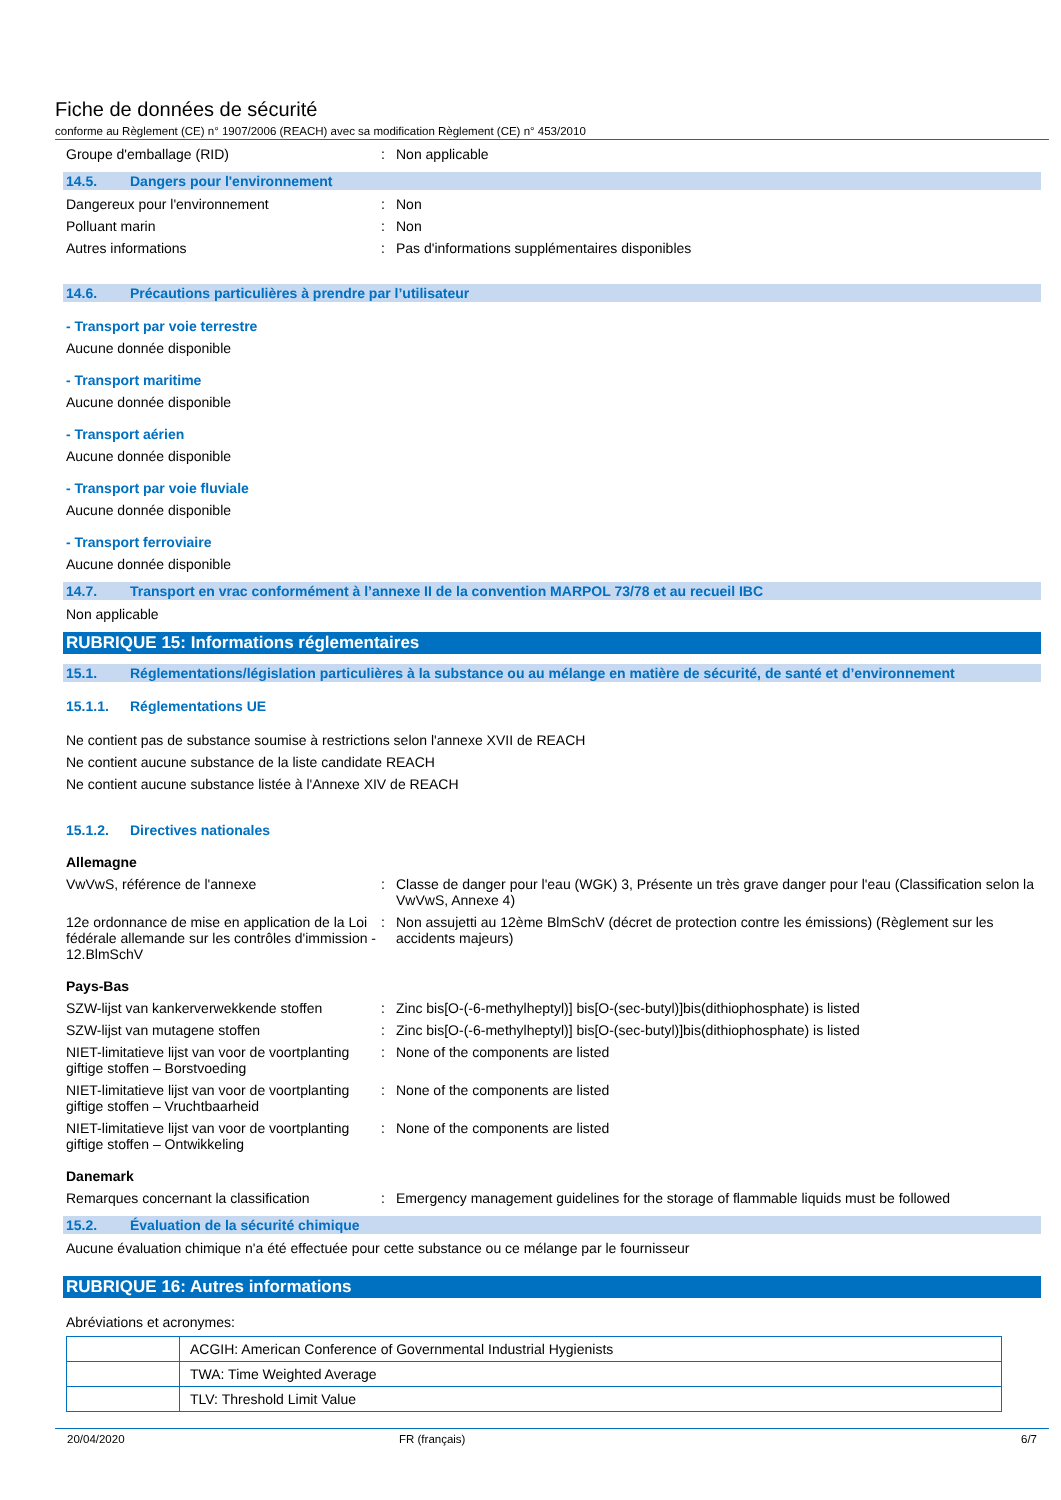Fiche de données de sécurité
conforme au Règlement (CE) n° 1907/2006 (REACH) avec sa modification Règlement (CE) n° 453/2010
Groupe d'emballage (RID) : Non applicable
14.5. Dangers pour l'environnement
Dangereux pour l'environnement : Non
Polluant marin : Non
Autres informations : Pas d'informations supplémentaires disponibles
14.6. Précautions particulières à prendre par l’utilisateur
- Transport par voie terrestre
Aucune donnée disponible
- Transport maritime
Aucune donnée disponible
- Transport aérien
Aucune donnée disponible
- Transport par voie fluviale
Aucune donnée disponible
- Transport ferroviaire
Aucune donnée disponible
14.7. Transport en vrac conformément à l’annexe II de la convention MARPOL 73/78 et au recueil IBC
Non applicable
RUBRIQUE 15: Informations réglementaires
15.1. Réglementations/législation particulières à la substance ou au mélange en matière de sécurité, de santé et d’environnement
15.1.1. Réglementations UE
Ne contient pas de substance soumise à restrictions selon l'annexe XVII de REACH
Ne contient aucune substance de la liste candidate REACH
Ne contient aucune substance listée à l'Annexe XIV de REACH
15.1.2. Directives nationales
Allemagne
VwVwS, référence de l'annexe : Classe de danger pour l'eau (WGK) 3, Présente un très grave danger pour l'eau (Classification selon la VwVwS, Annexe 4)
12e ordonnance de mise en application de la Loi fédérale allemande sur les contrôles d'immission - 12.BlmSchV
: Non assujetti au 12ème BlmSchV (décret de protection contre les émissions) (Règlement sur les accidents majeurs)
Pays-Bas
SZW-lijst van kankerverwekkende stoffen
: Zinc bis[O-(-6-methylheptyl)] bis[O-(sec-butyl)]bis(dithiophosphate) is listed
SZW-lijst van mutagene stoffen : Zinc bis[O-(-6-methylheptyl)] bis[O-(sec-butyl)]bis(dithiophosphate) is listed
NIET-limitatieve lijst van voor de voortplanting giftige stoffen – Borstvoeding
: None of the components are listed
NIET-limitatieve lijst van voor de voortplanting giftige stoffen – Vruchtbaarheid
: None of the components are listed
NIET-limitatieve lijst van voor de voortplanting giftige stoffen – Ontwikkeling
: None of the components are listed
Danemark
Remarques concernant la classification
: Emergency management guidelines for the storage of flammable liquids must be followed
15.2. Évaluation de la sécurité chimique
Aucune évaluation chimique n'a été effectuée pour cette substance ou ce mélange par le fournisseur
RUBRIQUE 16: Autres informations
Abréviations et acronymes:
| | ACGIH: American Conference of Governmental Industrial Hygienists |
| | TWA: Time Weighted Average |
| | TLV: Threshold Limit Value |
20/04/2020 FR (français) 6/7